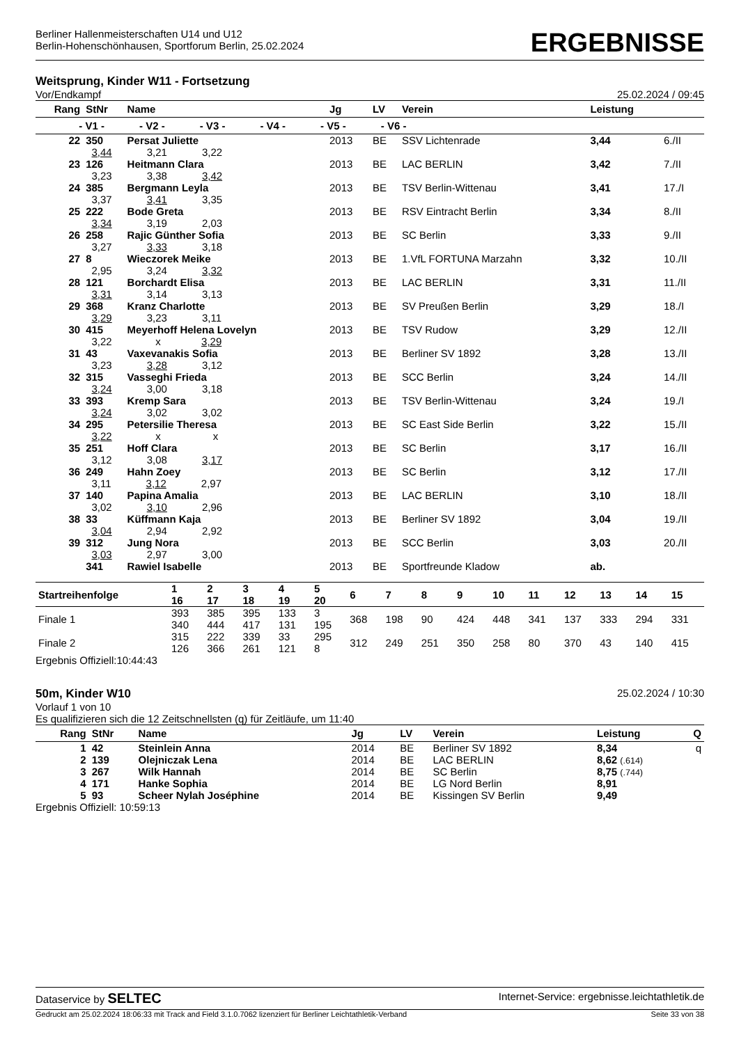Berliner Hallenmeisterschaften U14 und U12
Berlin-Hohenschönhausen, Sportforum Berlin, 25.02.2024
ERGEBNISSE
Weitsprung, Kinder W11 - Fortsetzung
Vor/Endkampf 25.02.2024 / 09:45
| Rang | StNr | Name | Jg | LV | Verein | Leistung | |
| --- | --- | --- | --- | --- | --- | --- | --- |
| - V1 - - V2 - - V3 - - V4 - - V5 - - V6 - | | | | | | | |
| 22 | 350 | Persat Juliette | 2013 | BE | SSV Lichtenrade | 3,44 | 6./II |
| | 3,44 3,21 3,22 | | | | | | |
| 23 | 126 | Heitmann Clara | 2013 | BE | LAC BERLIN | 3,42 | 7./II |
| | 3,23 3,38 3,42 | | | | | | |
| 24 | 385 | Bergmann Leyla | 2013 | BE | TSV Berlin-Wittenau | 3,41 | 17./I |
| | 3,37 3,41 3,35 | | | | | | |
| 25 | 222 | Bode Greta | 2013 | BE | RSV Eintracht Berlin | 3,34 | 8./II |
| | 3,34 3,19 2,03 | | | | | | |
| 26 | 258 | Rajic Günther Sofia | 2013 | BE | SC Berlin | 3,33 | 9./II |
| | 3,27 3,33 3,18 | | | | | | |
| 27 | 8 | Wieczorek Meike | 2013 | BE | 1.VfL FORTUNA Marzahn | 3,32 | 10./II |
| | 2,95 3,24 3,32 | | | | | | |
| 28 | 121 | Borchardt Elisa | 2013 | BE | LAC BERLIN | 3,31 | 11./II |
| | 3,31 3,14 3,13 | | | | | | |
| 29 | 368 | Kranz Charlotte | 2013 | BE | SV Preußen Berlin | 3,29 | 18./I |
| | 3,29 3,23 3,11 | | | | | | |
| 30 | 415 | Meyerhoff Helena Lovelyn | 2013 | BE | TSV Rudow | 3,29 | 12./II |
| | 3,22 x 3,29 | | | | | | |
| 31 | 43 | Vaxevanakis Sofia | 2013 | BE | Berliner SV 1892 | 3,28 | 13./II |
| | 3,23 3,28 3,12 | | | | | | |
| 32 | 315 | Vasseghi Frieda | 2013 | BE | SCC Berlin | 3,24 | 14./II |
| | 3,24 3,00 3,18 | | | | | | |
| 33 | 393 | Kremp Sara | 2013 | BE | TSV Berlin-Wittenau | 3,24 | 19./I |
| | 3,24 3,02 3,02 | | | | | | |
| 34 | 295 | Petersilie Theresa | 2013 | BE | SC East Side Berlin | 3,22 | 15./II |
| | 3,22 x x | | | | | | |
| 35 | 251 | Hoff Clara | 2013 | BE | SC Berlin | 3,17 | 16./II |
| | 3,12 3,08 3,17 | | | | | | |
| 36 | 249 | Hahn Zoey | 2013 | BE | SC Berlin | 3,12 | 17./II |
| | 3,11 3,12 2,97 | | | | | | |
| 37 | 140 | Papina Amalia | 2013 | BE | LAC BERLIN | 3,10 | 18./II |
| | 3,02 3,10 2,96 | | | | | | |
| 38 | 33 | Küffmann Kaja | 2013 | BE | Berliner SV 1892 | 3,04 | 19./II |
| | 3,04 2,94 2,92 | | | | | | |
| 39 | 312 | Jung Nora | 2013 | BE | SCC Berlin | 3,03 | 20./II |
| | 3,03 2,97 3,00 | | | | | | |
| | 341 | Rawiel Isabelle | 2013 | BE | Sportfreunde Kladow | ab. | |
| Startreihenfolge | 1 16 | 2 17 | 3 18 | 4 19 | 5 20 | 6 | 7 | 8 | 9 | 10 | 11 | 12 | 13 | 14 | 15 |
| --- | --- | --- | --- | --- | --- | --- | --- | --- | --- | --- | --- | --- | --- | --- | --- |
| Finale 1 | 393 340 | 385 444 | 395 417 | 133 131 | 3 195 | 368 | 198 | 90 | 424 | 448 | 341 | 137 | 333 | 294 | 331 |
| Finale 2 | 315 126 | 222 366 | 339 261 | 33 121 | 295 8 | 312 | 249 | 251 | 350 | 258 | 80 | 370 | 43 | 140 | 415 |
Ergebnis Offiziell:10:44:43
50m, Kinder W10 25.02.2024 / 10:30
Vorlauf 1 von 10
Es qualifizieren sich die 12 Zeitschnellsten (q) für Zeitläufe, um 11:40
| Rang | StNr | Name | Jg | LV | Verein | Leistung | Q |
| --- | --- | --- | --- | --- | --- | --- | --- |
| 1 | 42 | Steinlein Anna | 2014 | BE | Berliner SV 1892 | 8,34 | q |
| 2 | 139 | Olejniczak Lena | 2014 | BE | LAC BERLIN | 8,62 (.614) | |
| 3 | 267 | Wilk Hannah | 2014 | BE | SC Berlin | 8,75 (.744) | |
| 4 | 171 | Hanke Sophia | 2014 | BE | LG Nord Berlin | 8,91 | |
| 5 | 93 | Scheer Nylah Joséphine | 2014 | BE | Kissingen SV Berlin | 9,49 | |
Ergebnis Offiziell: 10:59:13
Dataservice by SELTEC Internet-Service: ergebnisse.leichtathletik.de
Gedruckt am 25.02.2024 18:06:33 mit Track and Field 3.1.0.7062 lizenziert für Berliner Leichtathletik-Verband Seite 33 von 38